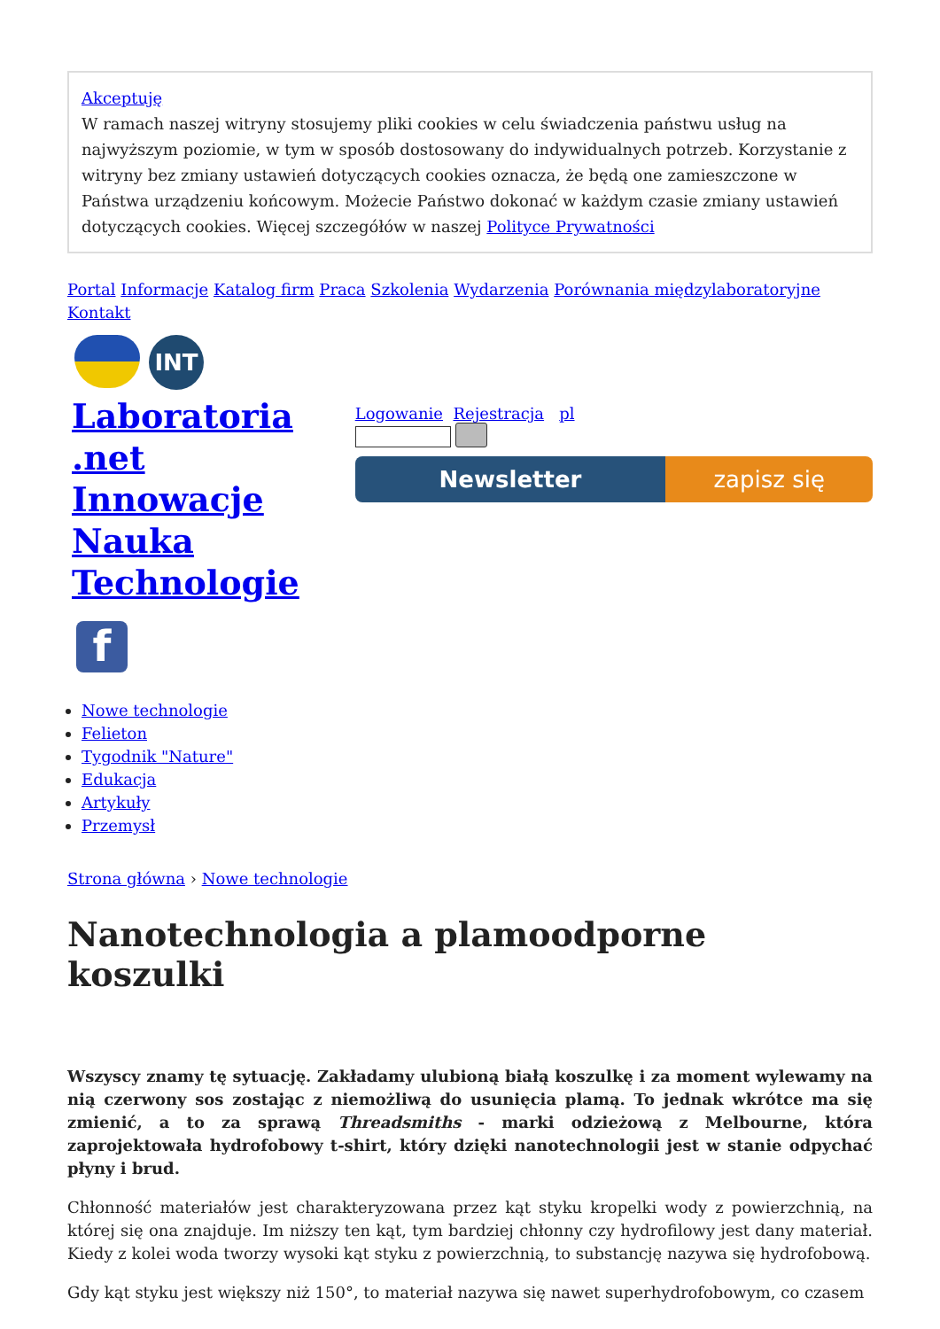Akceptuję
W ramach naszej witryny stosujemy pliki cookies w celu świadczenia państwu usług na najwyższym poziomie, w tym w sposób dostosowany do indywidualnych potrzeb. Korzystanie z witryny bez zmiany ustawień dotyczących cookies oznacza, że będą one zamieszczone w Państwa urządzeniu końcowym. Możecie Państwo dokonać w każdym czasie zmiany ustawień dotyczących cookies. Więcej szczegółów w naszej Polityce Prywatności
Portal Informacje Katalog firm Praca Szkolenia Wydarzenia Porównania międzylaboratoryjne Kontakt
INT
Laboratoria .net Innowacje Nauka Technologie
f
Logowanie Rejestracja pl
Newsletter zapisz się
Nowe technologie
Felieton
Tygodnik "Nature"
Edukacja
Artykuły
Przemysł
Strona główna › Nowe technologie
Nanotechnologia a plamoodporne koszulki
Wszyscy znamy tę sytuację. Zakładamy ulubioną białą koszulkę i za moment wylewamy na nią czerwony sos zostając z niemożliwą do usunięcia plamą. To jednak wkrótce ma się zmienić, a to za sprawą Threadsmiths - marki odzieżową z Melbourne, która zaprojektowała hydrofobowy t-shirt, który dzięki nanotechnologii jest w stanie odpychać płyny i brud.
Chłonność materiałów jest charakteryzowana przez kąt styku kropelki wody z powierzchnią, na której się ona znajduje. Im niższy ten kąt, tym bardziej chłonny czy hydrofilowy jest dany materiał. Kiedy z kolei woda tworzy wysoki kąt styku z powierzchnią, to substancję nazywa się hydrofobową.
Gdy kąt styku jest większy niż 150°, to materiał nazywa się nawet superhydrofobowym, co czasem